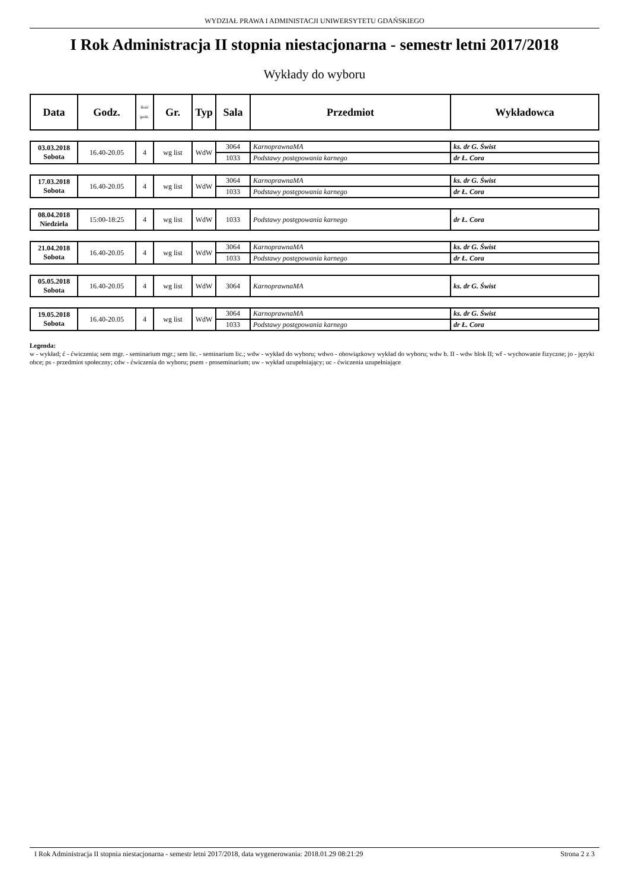WYDZIAŁ PRAWA I ADMINISTACJI UNIWERSYTETU GDAŃSKIEGO
I Rok Administracja II stopnia niestacjonarna - semestr letni 2017/2018
Wykłady do wyboru
| Data | Godz. | Ilość godz. | Gr. | Typ | Sala | Przedmiot | Wykładowca |
| --- | --- | --- | --- | --- | --- | --- | --- |
| 03.03.2018 Sobota | 16.40-20.05 | 4 | wg list | WdW | 3064 | KarnoprawnaMA | ks. dr G. Świst |
| | | | | | 1033 | Podstawy postępowania karnego | dr Ł. Cora |
| 17.03.2018 Sobota | 16.40-20.05 | 4 | wg list | WdW | 3064 | KarnoprawnaMA | ks. dr G. Świst |
| | | | | | 1033 | Podstawy postępowania karnego | dr Ł. Cora |
| 08.04.2018 Niedziela | 15:00-18:25 | 4 | wg list | WdW | 1033 | Podstawy postępowania karnego | dr Ł. Cora |
| 21.04.2018 Sobota | 16.40-20.05 | 4 | wg list | WdW | 3064 | KarnoprawnaMA | ks. dr G. Świst |
| | | | | | 1033 | Podstawy postępowania karnego | dr Ł. Cora |
| 05.05.2018 Sobota | 16.40-20.05 | 4 | wg list | WdW | 3064 | KarnoprawnaMA | ks. dr G. Świst |
| 19.05.2018 Sobota | 16.40-20.05 | 4 | wg list | WdW | 3064 | KarnoprawnaMA | ks. dr G. Świst |
| | | | | | 1033 | Podstawy postępowania karnego | dr Ł. Cora |
Legenda:
w - wykład; ć - ćwiczenia; sem mgr. - seminarium mgr.; sem lic. - seminarium lic.; wdw - wykład do wyboru; wdwo - obowiązkowy wykład do wyboru; wdw b. II - wdw blok II; wf - wychowanie fizyczne; jo - języki obce; ps - przedmiot społeczny; cdw - ćwiczenia do wyboru; psem - proseminarium; uw - wykład uzupełniający; uc - ćwiczenia uzupełniające
I Rok Administracja II stopnia niestacjonarna - semestr letni 2017/2018, data wygenerowania: 2018.01.29 08:21:29 Strona 2 z 3